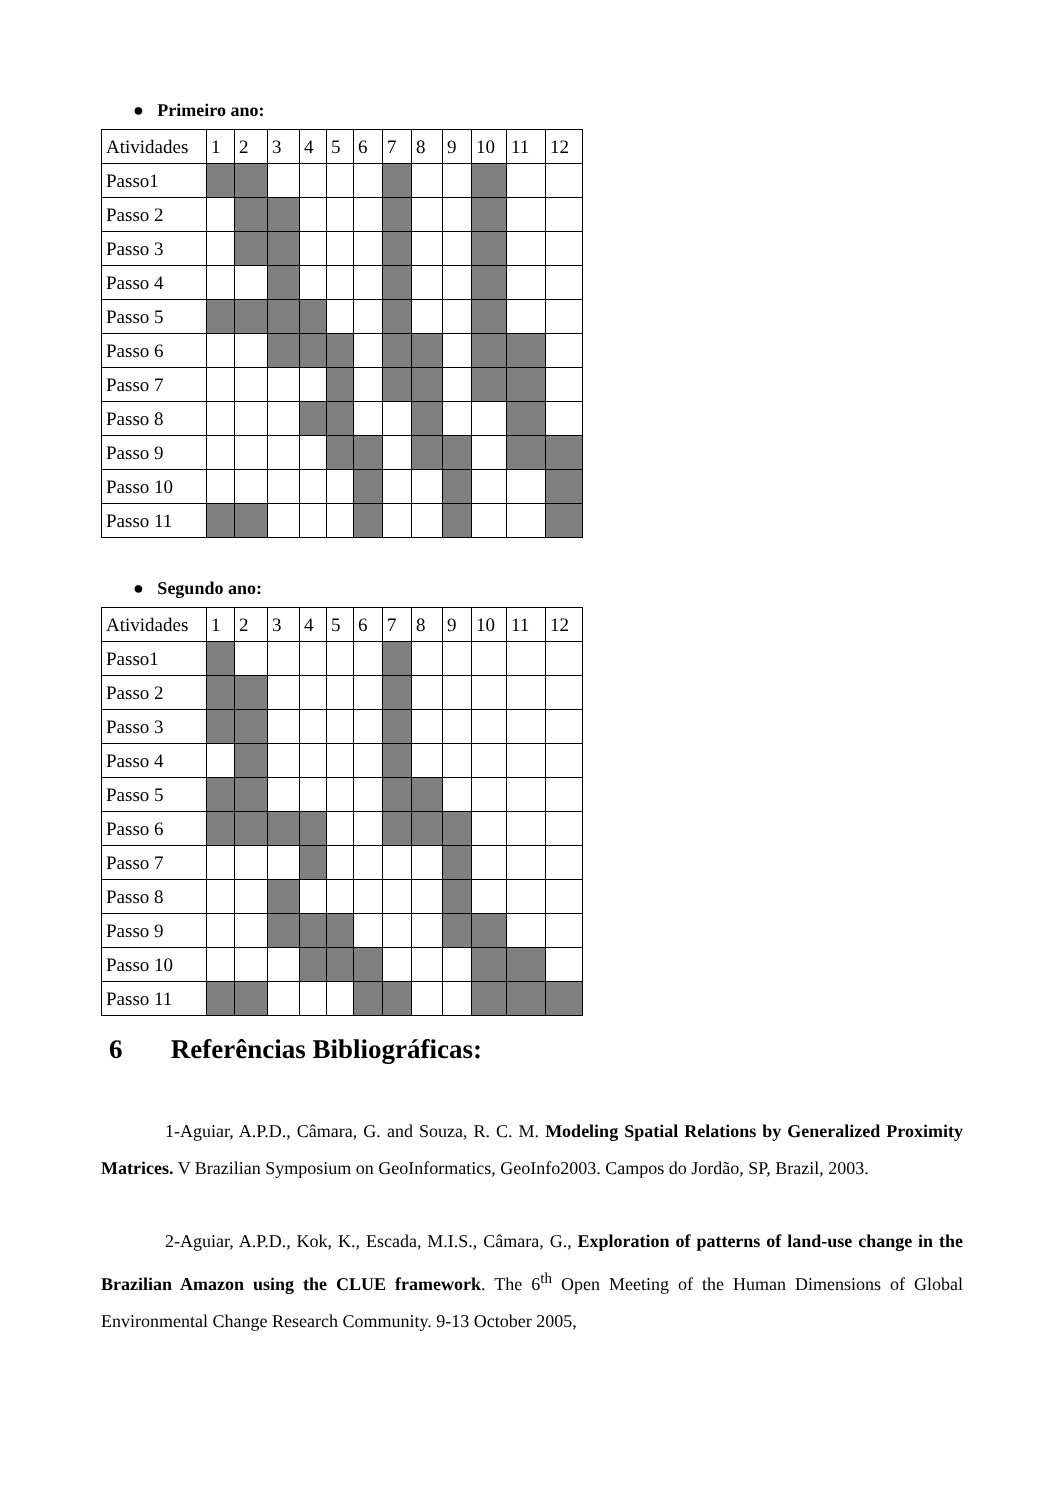● Primeiro ano:
| Atividades | 1 | 2 | 3 | 4 | 5 | 6 | 7 | 8 | 9 | 10 | 11 | 12 |
| Passo1 | | | | | | | | | | | | |
| Passo 2 | | | | | | | | | | | | |
| Passo 3 | | | | | | | | | | | | |
| Passo 4 | | | | | | | | | | | | |
| Passo 5 | | | | | | | | | | | | |
| Passo 6 | | | | | | | | | | | | |
| Passo 7 | | | | | | | | | | | | |
| Passo 8 | | | | | | | | | | | | |
| Passo 9 | | | | | | | | | | | | |
| Passo 10 | | | | | | | | | | | | |
| Passo 11 | | | | | | | | | | | | |
● Segundo ano:
| Atividades | 1 | 2 | 3 | 4 | 5 | 6 | 7 | 8 | 9 | 10 | 11 | 12 |
| Passo1 | | | | | | | | | | | | |
| Passo 2 | | | | | | | | | | | | |
| Passo 3 | | | | | | | | | | | | |
| Passo 4 | | | | | | | | | | | | |
| Passo 5 | | | | | | | | | | | | |
| Passo 6 | | | | | | | | | | | | |
| Passo 7 | | | | | | | | | | | | |
| Passo 8 | | | | | | | | | | | | |
| Passo 9 | | | | | | | | | | | | |
| Passo 10 | | | | | | | | | | | | |
| Passo 11 | | | | | | | | | | | | |
6 Referências Bibliográficas:
1-Aguiar, A.P.D., Câmara, G. and Souza, R. C. M. Modeling Spatial Relations by Generalized Proximity Matrices. V Brazilian Symposium on GeoInformatics, GeoInfo2003. Campos do Jordão, SP, Brazil, 2003.
2-Aguiar, A.P.D., Kok, K., Escada, M.I.S., Câmara, G., Exploration of patterns of land-use change in the Brazilian Amazon using the CLUE framework. The 6<sup>th</sup> Open Meeting of the Human Dimensions of Global Environmental Change Research Community. 9-13 October 2005,